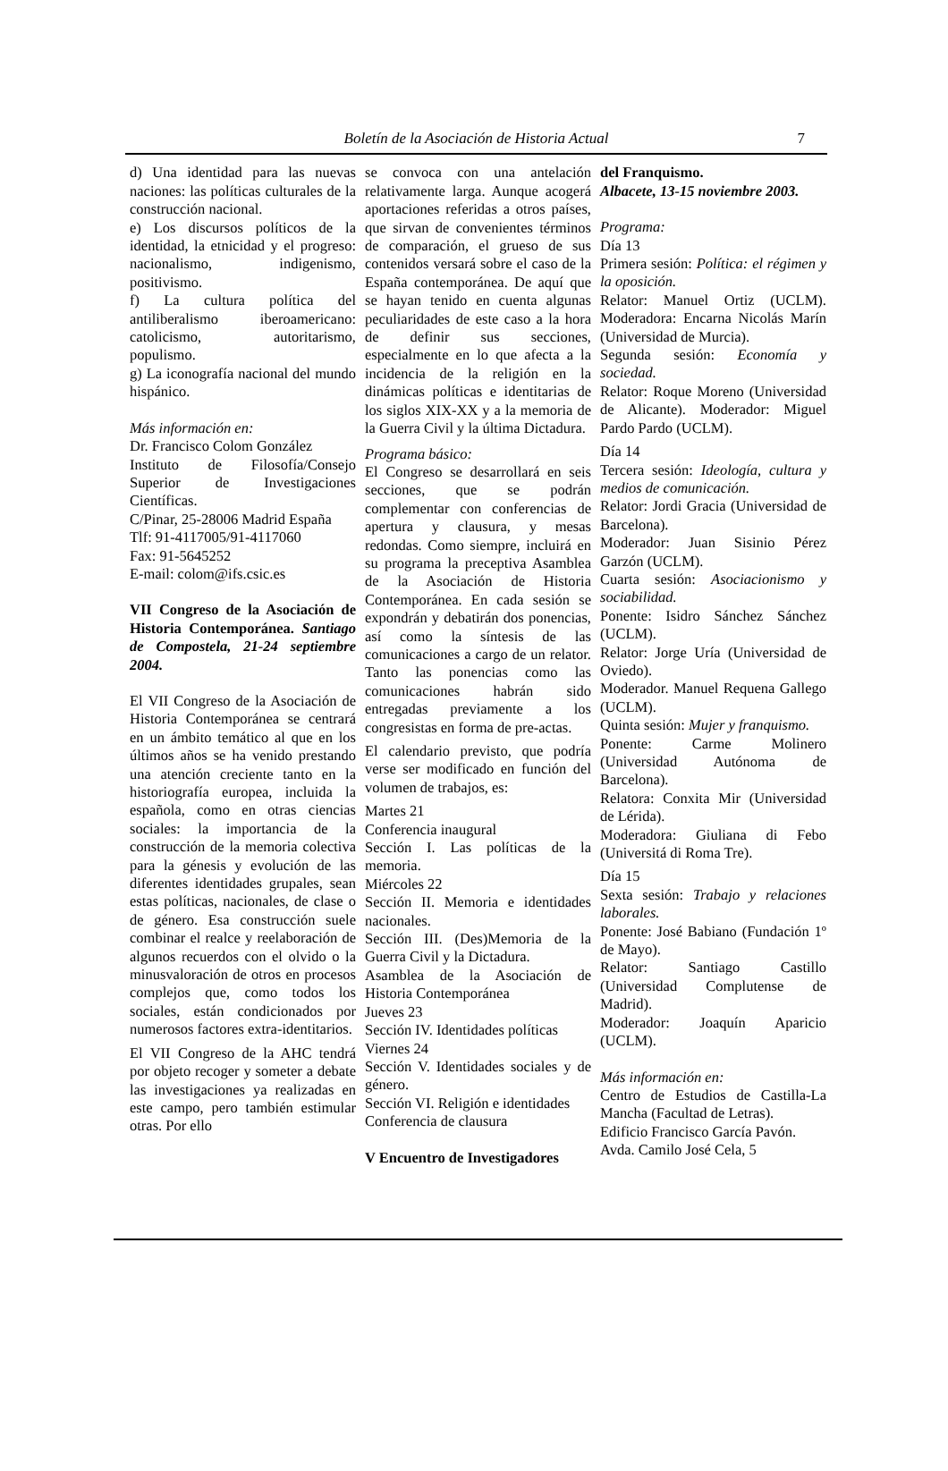Boletín de la Asociación de Historia Actual 7
d) Una identidad para las nuevas naciones: las políticas culturales de la construcción nacional.
e) Los discursos políticos de la identidad, la etnicidad y el progreso: nacionalismo, indigenismo, positivismo.
f) La cultura política del antiliberalismo iberoamericano: catolicismo, autoritarismo, populismo.
g) La iconografía nacional del mundo hispánico.
Más información en:
Dr. Francisco Colom González
Instituto de Filosofía/Consejo Superior de Investigaciones Científicas.
C/Pinar, 25-28006 Madrid España
Tlf: 91-4117005/91-4117060
Fax: 91-5645252
E-mail: colom@ifs.csic.es
VII Congreso de la Asociación de Historia Contemporánea. Santiago de Compostela, 21-24 septiembre 2004.
El VII Congreso de la Asociación de Historia Contemporánea se centrará en un ámbito temático al que en los últimos años se ha venido prestando una atención creciente tanto en la historiografía europea, incluida la española, como en otras ciencias sociales: la importancia de la construcción de la memoria colectiva para la génesis y evolución de las diferentes identidades grupales, sean estas políticas, nacionales, de clase o de género. Esa construcción suele combinar el realce y reelaboración de algunos recuerdos con el olvido o la minusvaloración de otros en procesos complejos que, como todos los sociales, están condicionados por numerosos factores extra-identitarios.
El VII Congreso de la AHC tendrá por objeto recoger y someter a debate las investigaciones ya realizadas en este campo, pero también estimular otras. Por ello
se convoca con una antelación relativamente larga. Aunque acogerá aportaciones referidas a otros países, que sirvan de convenientes términos de comparación, el grueso de sus contenidos versará sobre el caso de la España contemporánea. De aquí que se hayan tenido en cuenta algunas peculiaridades de este caso a la hora de definir sus secciones, especialmente en lo que afecta a la incidencia de la religión en la dinámicas políticas e identitarias de los siglos XIX-XX y a la memoria de la Guerra Civil y la última Dictadura.
Programa básico:
El Congreso se desarrollará en seis secciones, que se podrán complementar con conferencias de apertura y clausura, y mesas redondas. Como siempre, incluirá en su programa la preceptiva Asamblea de la Asociación de Historia Contemporánea. En cada sesión se expondrán y debatirán dos ponencias, así como la síntesis de las comunicaciones a cargo de un relator. Tanto las ponencias como las comunicaciones habrán sido entregadas previamente a los congresistas en forma de pre-actas.
El calendario previsto, que podría verse ser modificado en función del volumen de trabajos, es:
Martes 21
Conferencia inaugural
Sección I. Las políticas de la memoria.
Miércoles 22
Sección II. Memoria e identidades nacionales.
Sección III. (Des)Memoria de la Guerra Civil y la Dictadura.
Asamblea de la Asociación de Historia Contemporánea
Jueves 23
Sección IV. Identidades políticas
Viernes 24
Sección V. Identidades sociales y de género.
Sección VI. Religión e identidades
Conferencia de clausura
V Encuentro de Investigadores
del Franquismo.
Albacete, 13-15 noviembre 2003.
Programa:
Día 13
Primera sesión: Política: el régimen y la oposición.
Relator: Manuel Ortiz (UCLM). Moderadora: Encarna Nicolás Marín (Universidad de Murcia).
Segunda sesión: Economía y sociedad.
Relator: Roque Moreno (Universidad de Alicante). Moderador: Miguel Pardo Pardo (UCLM).
Día 14
Tercera sesión: Ideología, cultura y medios de comunicación.
Relator: Jordi Gracia (Universidad de Barcelona).
Moderador: Juan Sisinio Pérez Garzón (UCLM).
Cuarta sesión: Asociacionismo y sociabilidad.
Ponente: Isidro Sánchez Sánchez (UCLM).
Relator: Jorge Uría (Universidad de Oviedo).
Moderador. Manuel Requena Gallego (UCLM).
Quinta sesión: Mujer y franquismo.
Ponente: Carme Molinero (Universidad Autónoma de Barcelona).
Relatora: Conxita Mir (Universidad de Lérida).
Moderadora: Giuliana di Febo (Universitá di Roma Tre).
Día 15
Sexta sesión: Trabajo y relaciones laborales.
Ponente: José Babiano (Fundación 1º de Mayo).
Relator: Santiago Castillo (Universidad Complutense de Madrid).
Moderador: Joaquín Aparicio (UCLM).
Más información en:
Centro de Estudios de Castilla-La Mancha (Facultad de Letras).
Edificio Francisco García Pavón.
Avda. Camilo José Cela, 5